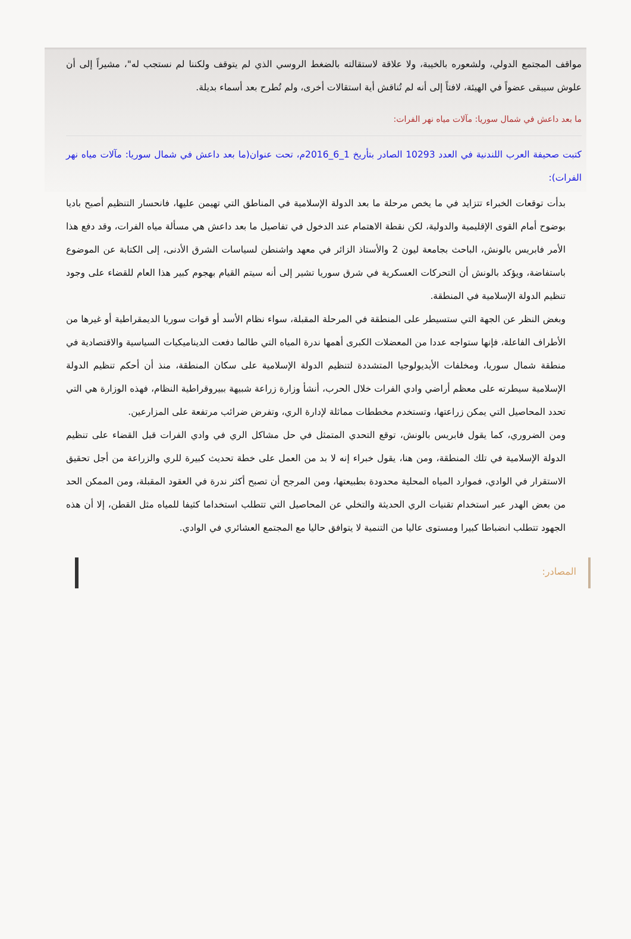مواقف المجتمع الدولي، ولشعوره بالخيبة، ولا علاقة لاستقالته بالضغط الروسي الذي لم يتوقف ولكننا لم نستجب له"، مشيراً إلى أن علوش سيبقى عضواً في الهيئة، لافتاً إلى أنه لم تُناقش أية استقالات أخرى، ولم تُطرح بعد أسماء بديلة.
ما بعد داعش في شمال سوريا: مآلات مياه نهر الفرات:
كتبت صحيفة العرب اللندنية في العدد 10293 الصادر بتأريخ 1_6_2016م، تحت عنوان(ما بعد داعش في شمال سوريا: مآلات مياه نهر الفرات):
بدأت توقعات الخبراء تتزايد في ما يخص مرحلة ما بعد الدولة الإسلامية في المناطق التي تهيمن عليها، فانحسار التنظيم أصبح باديا بوضوح أمام القوى الإقليمية والدولية، لكن نقطة الاهتمام عند الدخول في تفاصيل ما بعد داعش هي مسألة مياه الفرات، وقد دفع هذا الأمر فابريس بالونش، الباحث بجامعة ليون 2 والأستاذ الزائر في معهد واشنطن لسياسات الشرق الأدنى، إلى الكتابة عن الموضوع باستفاضة، ويؤكد بالونش أن التحركات العسكرية في شرق سوريا تشير إلى أنه سيتم القيام بهجوم كبير هذا العام للقضاء على وجود تنظيم الدولة الإسلامية في المنطقة.
وبغض النظر عن الجهة التي ستسيطر على المنطقة في المرحلة المقبلة، سواء نظام الأسد أو قوات سوريا الديمقراطية أو غيرها من الأطراف الفاعلة، فإنها ستواجه عددا من المعضلات الكبرى أهمها ندرة المياه التي طالما دفعت الديناميكيات السياسية والاقتصادية في منطقة شمال سوريا، ومخلفات الأيديولوجيا المتشددة لتنظيم الدولة الإسلامية على سكان المنطقة، منذ أن أحكم تنظيم الدولة الإسلامية سيطرته على معظم أراضي وادي الفرات خلال الحرب، أنشأ وزارة زراعة شبيهة ببيروقراطية النظام، فهذه الوزارة هي التي تحدد المحاصيل التي يمكن زراعتها، وتستخدم مخططات مماثلة لإدارة الري، وتفرض ضرائب مرتفعة على المزارعين.
ومن الضروري، كما يقول فابريس بالونش، توقع التحدي المتمثل في حل مشاكل الري في وادي الفرات قبل القضاء على تنظيم الدولة الإسلامية في تلك المنطقة، ومن هنا، يقول خبراء إنه لا بد من العمل على خطة تحديث كبيرة للري والزراعة من أجل تحقيق الاستقرار في الوادي، فموارد المياه المحلية محدودة بطبيعتها، ومن المرجح أن تصبح أكثر ندرة في العقود المقبلة، ومن الممكن الحد من بعض الهدر عبر استخدام تقنيات الري الحديثة والتخلي عن المحاصيل التي تتطلب استخداما كثيفا للمياه مثل القطن، إلا أن هذه الجهود تتطلب انضباطا كبيرا ومستوى عاليا من التنمية لا يتوافق حاليا مع المجتمع العشائري في الوادي.
المصادر: